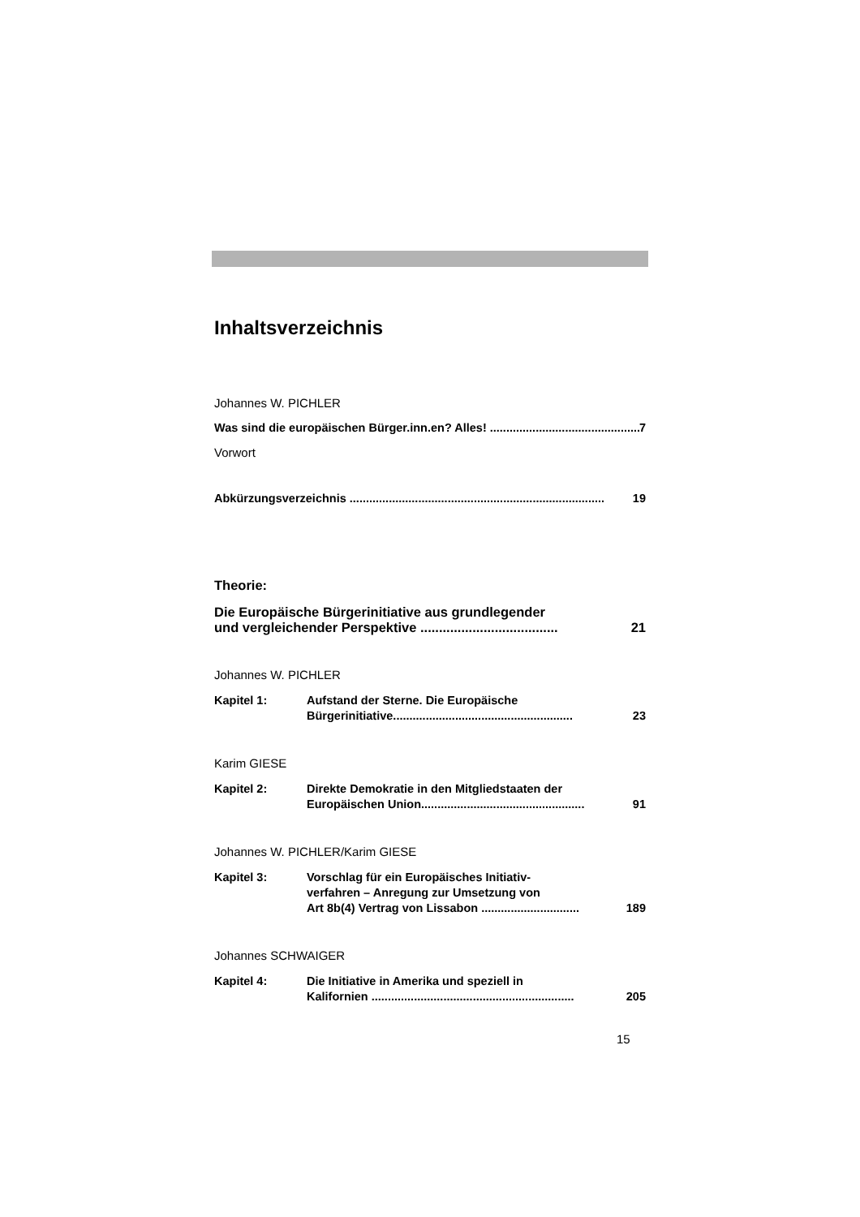Inhaltsverzeichnis
Johannes W. PICHLER
Was sind die europäischen Bürger.inn.en? Alles! .............................................. 7
Vorwort
Abkürzungsverzeichnis .............................................................................. 19
Theorie:
Die Europäische Bürgerinitiative aus grundlegender
und vergleichender Perspektive ..................................... 21
Johannes W. PICHLER
Kapitel 1: Aufstand der Sterne. Die Europäische
Bürgerinitiative....................................................... 23
Karim GIESE
Kapitel 2: Direkte Demokratie in den Mitgliedstaaten der
Europäischen Union.................................................. 91
Johannes W. PICHLER/Karim GIESE
Kapitel 3: Vorschlag für ein Europäisches Initiativ-
verfahren – Anregung zur Umsetzung von
Art 8b(4) Vertrag von Lissabon .............................. 189
Johannes SCHWAIGER
Kapitel 4: Die Initiative in Amerika und speziell in
Kalifornien .............................................................. 205
15